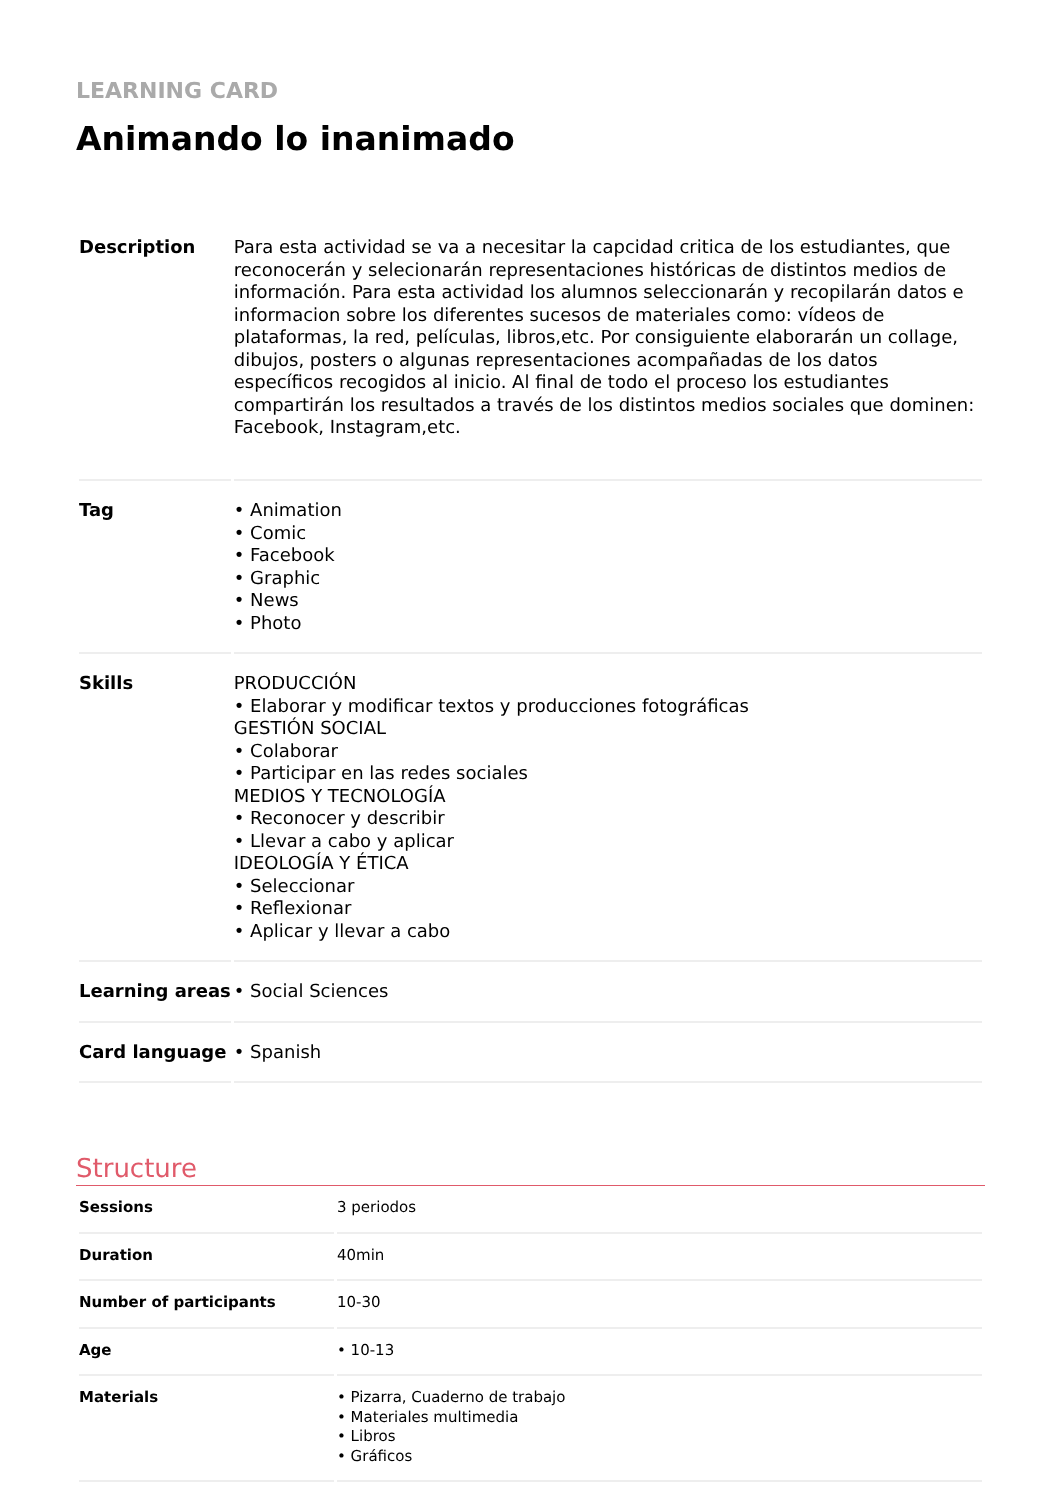LEARNING CARD
Animando lo inanimado
| Description | Para esta actividad se va a necesitar la capcidad critica de los estudiantes, que reconocerán y selecionarán representaciones históricas de distintos medios de información. Para esta actividad los alumnos seleccionarán y recopilarán datos e informacion sobre los diferentes sucesos de materiales como: vídeos de plataformas, la red, películas, libros,etc. Por consiguiente elaborarán un collage, dibujos, posters o algunas representaciones acompañadas de los datos específicos recogidos al inicio. Al final de todo el proceso los estudiantes compartirán los resultados a través de los distintos medios sociales que dominen: Facebook, Instagram,etc. |
| Tag | • Animation • Comic • Facebook • Graphic • News • Photo |
| Skills | PRODUCCIÓN • Elaborar y modificar textos y producciones fotográficas GESTIÓN SOCIAL • Colaborar • Participar en las redes sociales MEDIOS Y TECNOLOGÍA • Reconocer y describir • Llevar a cabo y aplicar IDEOLOGÍA Y ÉTICA • Seleccionar • Reflexionar • Aplicar y llevar a cabo |
| Learning areas | • Social Sciences |
| Card language | • Spanish |
Structure
| Sessions | 3 periodos |
| Duration | 40min |
| Number of participants | 10-30 |
| Age | • 10-13 |
| Materials | • Pizarra, Cuaderno de trabajo • Materiales multimedia • Libros • Gráficos |